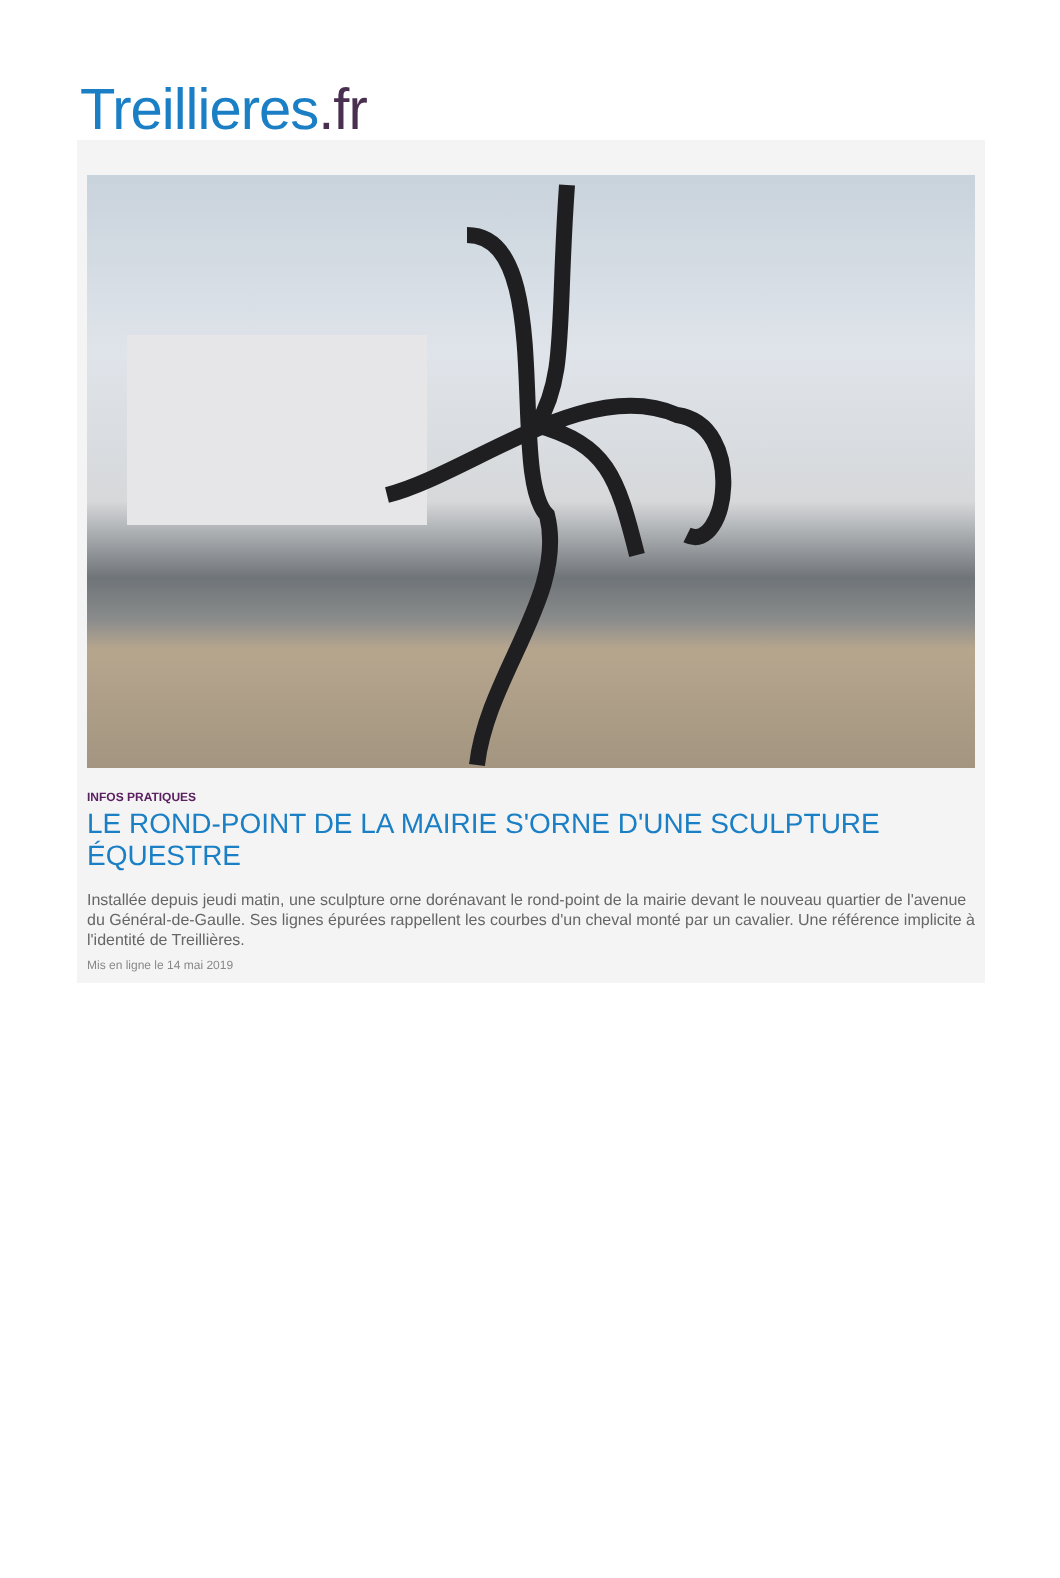Treillieres.fr
INFOS PRATIQUES
LE ROND-POINT DE LA MAIRIE S'ORNE D'UNE SCULPTURE ÉQUESTRE
Installée depuis jeudi matin, une sculpture orne dorénavant le rond-point de la mairie devant le nouveau quartier de l'avenue du Général-de-Gaulle. Ses lignes épurées rappellent les courbes d'un cheval monté par un cavalier. Une référence implicite à l'identité de Treillières.
Mis en ligne le 14 mai 2019